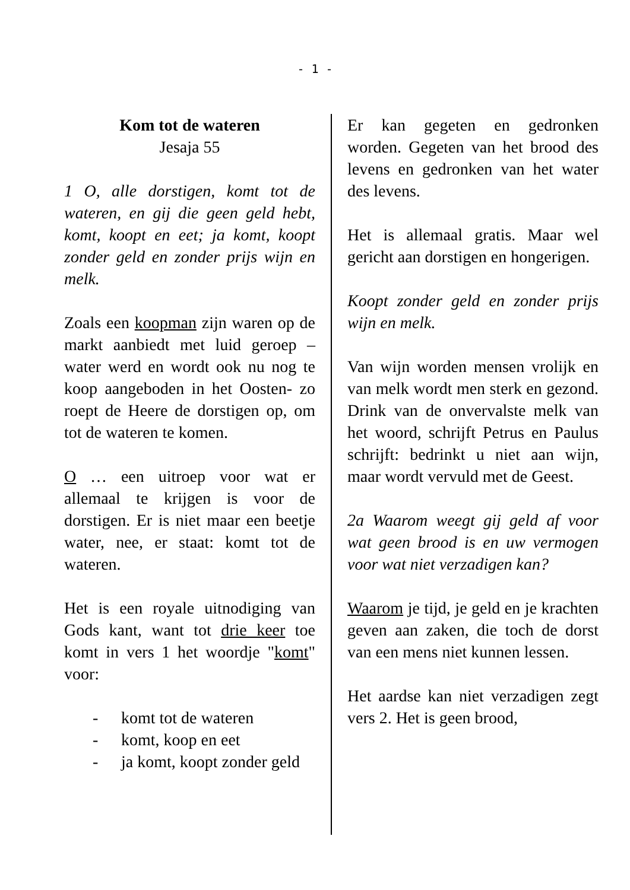- 1 -
Kom tot de wateren
Jesaja 55
1 O, alle dorstigen, komt tot de wateren, en gij die geen geld hebt, komt, koopt en eet; ja komt, koopt zonder geld en zonder prijs wijn en melk.
Zoals een koopman zijn waren op de markt aanbiedt met luid geroep – water werd en wordt ook nu nog te koop aangeboden in het Oosten- zo roept de Heere de dorstigen op, om tot de wateren te komen.
O … een uitroep voor wat er allemaal te krijgen is voor de dorstigen. Er is niet maar een beetje water, nee, er staat: komt tot de wateren.
Het is een royale uitnodiging van Gods kant, want tot drie keer toe komt in vers 1 het woordje "komt" voor:
- komt tot de wateren
- komt, koop en eet
- ja komt, koopt zonder geld
Er kan gegeten en gedronken worden. Gegeten van het brood des levens en gedronken van het water des levens.
Het is allemaal gratis. Maar wel gericht aan dorstigen en hongerigen.
Koopt zonder geld en zonder prijs wijn en melk.
Van wijn worden mensen vrolijk en van melk wordt men sterk en gezond. Drink van de onvervalste melk van het woord, schrijft Petrus en Paulus schrijft: bedrinkt u niet aan wijn, maar wordt vervuld met de Geest.
2a Waarom weegt gij geld af voor wat geen brood is en uw vermogen voor wat niet verzadigen kan?
Waarom je tijd, je geld en je krachten geven aan zaken, die toch de dorst van een mens niet kunnen lessen.
Het aardse kan niet verzadigen zegt vers 2. Het is geen brood,